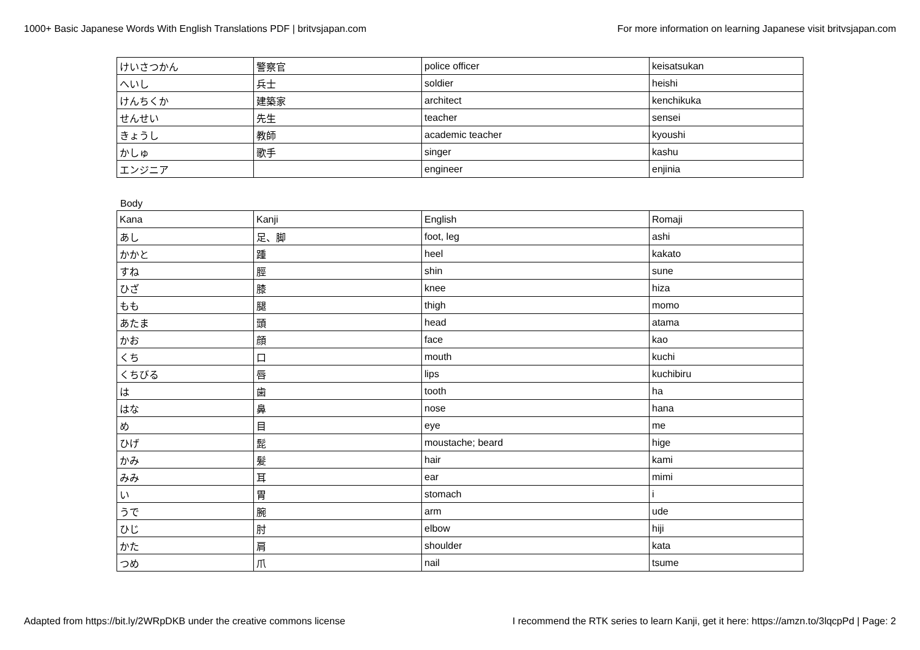1000+ Basic Japanese Words With English Translations PDF | britvsjapan.com For more information on learning Japanese visit britvsjapan.com
| けいさつかん | 警察官 | police officer | keisatsukan |
| へいし | 兵士 | soldier | heishi |
| けんちくか | 建築家 | architect | kenchikuka |
| せんせい | 先生 | teacher | sensei |
| きょうし | 教師 | academic teacher | kyoushi |
| かしゅ | 歌手 | singer | kashu |
| エンジニア | | engineer | enjinia |
Body
| Kana | Kanji | English | Romaji |
| あし | 足、脚 | foot, leg | ashi |
| かかと | 踵 | heel | kakato |
| すね | 脛 | shin | sune |
| ひざ | 膝 | knee | hiza |
| もも | 腿 | thigh | momo |
| あたま | 頭 | head | atama |
| かお | 顔 | face | kao |
| くち | 口 | mouth | kuchi |
| くちびる | 唇 | lips | kuchibiru |
| は | 歯 | tooth | ha |
| はな | 鼻 | nose | hana |
| め | 目 | eye | me |
| ひげ | 髭 | moustache; beard | hige |
| かみ | 髪 | hair | kami |
| みみ | 耳 | ear | mimi |
| い | 胃 | stomach | i |
| うで | 腕 | arm | ude |
| ひじ | 肘 | elbow | hiji |
| かた | 肩 | shoulder | kata |
| つめ | 爪 | nail | tsume |
Adapted from https://bit.ly/2WRpDKB under the creative commons license I recommend the RTK series to learn Kanji, get it here: https://amzn.to/3lqcpPd | Page: 2